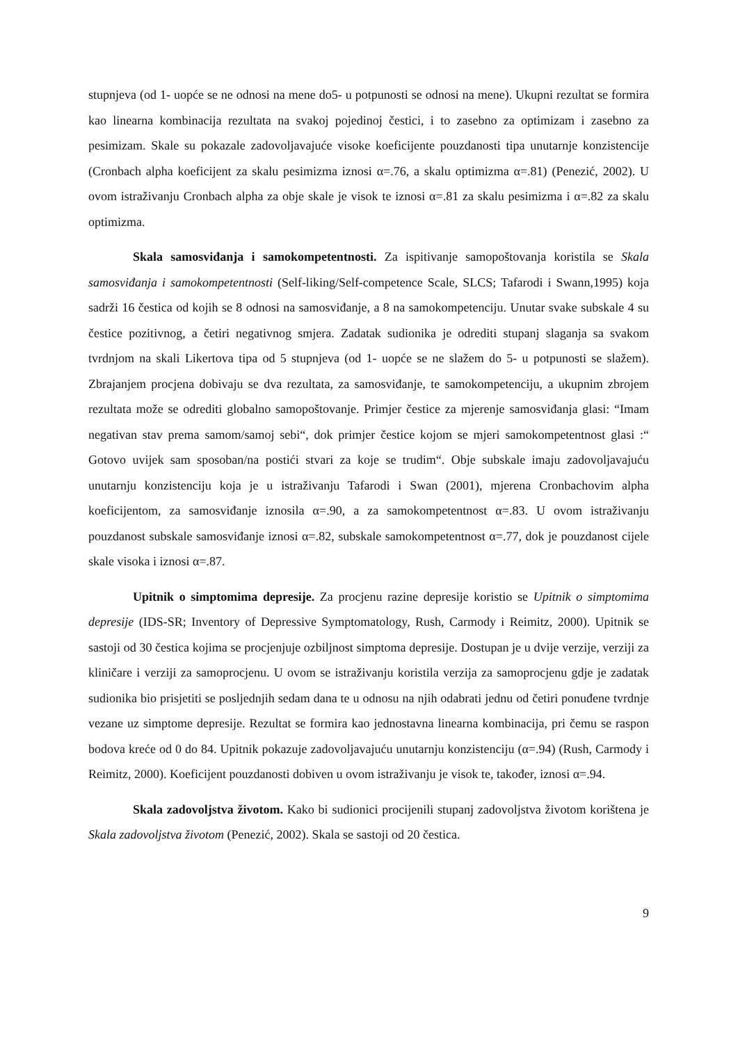stupnjeva (od 1- uopće se ne odnosi na mene do5- u potpunosti se odnosi na mene). Ukupni rezultat se formira kao linearna kombinacija rezultata na svakoj pojedinoj čestici, i to zasebno za optimizam i zasebno za pesimizam. Skale su pokazale zadovoljavajuće visoke koeficijente pouzdanosti tipa unutarnje konzistencije (Cronbach alpha koeficijent za skalu pesimizma iznosi α=.76, a skalu optimizma α=.81) (Penezić, 2002). U ovom istraživanju Cronbach alpha za obje skale je visok te iznosi α=.81 za skalu pesimizma i α=.82 za skalu optimizma.
Skala samosviđanja i samokompetentnosti. Za ispitivanje samopoštovanja koristila se Skala samosviđanja i samokompetentnosti (Self-liking/Self-competence Scale, SLCS; Tafarodi i Swann,1995) koja sadrži 16 čestica od kojih se 8 odnosi na samosviđanje, a 8 na samokompetenciju. Unutar svake subskale 4 su čestice pozitivnog, a četiri negativnog smjera. Zadatak sudionika je odrediti stupanj slaganja sa svakom tvrdnjom na skali Likertova tipa od 5 stupnjeva (od 1- uopće se ne slažem do 5- u potpunosti se slažem). Zbrajanjem procjena dobivaju se dva rezultata, za samosviđanje, te samokompetenciju, a ukupnim zbrojem rezultata može se odrediti globalno samopoštovanje. Primjer čestice za mjerenje samosviđanja glasi: “Imam negativan stav prema samom/samoj sebi“, dok primjer čestice kojom se mjeri samokompetentnost glasi :“ Gotovo uvijek sam sposoban/na postići stvari za koje se trudim“. Obje subskale imaju zadovoljavajuću unutarnju konzistenciju koja je u istraživanju Tafarodi i Swan (2001), mjerena Cronbachovim alpha koeficijentom, za samosviđanje iznosila α=.90, a za samokompetentnost α=.83. U ovom istraživanju pouzdanost subskale samosviđanje iznosi α=.82, subskale samokompetentnost α=.77, dok je pouzdanost cijele skale visoka i iznosi α=.87.
Upitnik o simptomima depresije. Za procjenu razine depresije koristio se Upitnik o simptomima depresije (IDS-SR; Inventory of Depressive Symptomatology, Rush, Carmody i Reimitz, 2000). Upitnik se sastoji od 30 čestica kojima se procjenjuje ozbiljnost simptoma depresije. Dostupan je u dvije verzije, verziji za kliničare i verziji za samoprocjenu. U ovom se istraživanju koristila verzija za samoprocjenu gdje je zadatak sudionika bio prisjetiti se posljednjih sedam dana te u odnosu na njih odabrati jednu od četiri ponuđene tvrdnje vezane uz simptome depresije. Rezultat se formira kao jednostavna linearna kombinacija, pri čemu se raspon bodova kreće od 0 do 84. Upitnik pokazuje zadovoljavajuću unutarnju konzistenciju (α=.94) (Rush, Carmody i Reimitz, 2000). Koeficijent pouzdanosti dobiven u ovom istraživanju je visok te, također, iznosi α=.94.
Skala zadovoljstva životom. Kako bi sudionici procijenili stupanj zadovoljstva životom korištena je Skala zadovoljstva životom (Penezić, 2002). Skala se sastoji od 20 čestica.
9